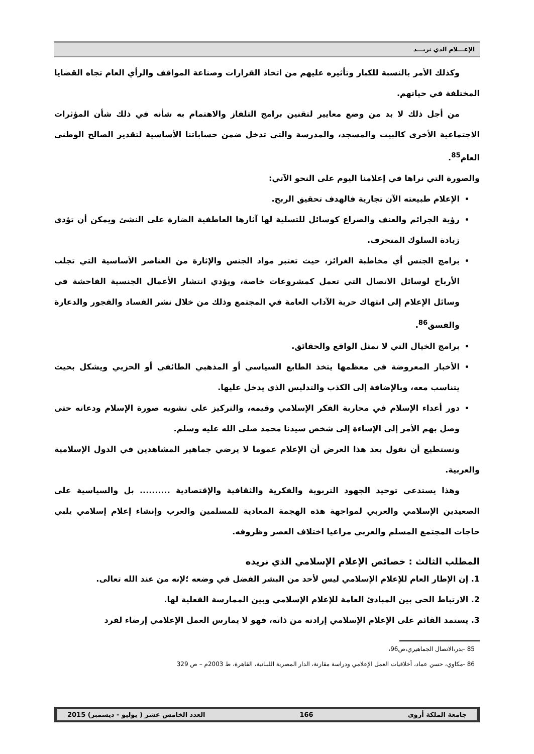الإعـــلام الذي نريـــد
وكذلك الأمر بالنسبة للكبار وتأثيره عليهم من اتخاذ القرارات وصناعة المواقف والرأي العام تجاه القضايا المختلفة في حياتهم.
من أجل ذلك لا بد من وضع معايير لتقنين برامج التلفاز والاهتمام به شأنه في ذلك شأن المؤثرات الاجتماعية الأخرى كالبيت والمسجد، والمدرسة والتي تدخل ضمن حساباتنا الأساسية لتقدير الصالح الوطني العام<sup>85</sup>.
والصورة التي نراها في إعلامنا اليوم على النحو الآتي:
الإعلام طبيعته الآن تجارية فالهدف تحقيق الربح.
رؤية الجرائم والعنف والصراع كوسائل للتسلية لها آثارها العاطفية الضارة على النشئ ويمكن أن تؤدي زيادة السلوك المنحرف.
برامج الجنس أي مخاطبة الغرائز، حيث تعتبر مواد الجنس والإثارة من العناصر الأساسية التي تجلب الأرباح لوسائل الاتصال التي تعمل كمشروعات خاصة، ويؤدي انتشار الأعمال الجنسية الفاحشة في وسائل الإعلام إلى انتهاك حرية الآداب العامة في المجتمع وذلك من خلال نشر الفساد والفجور والدعارة والفسق<sup>86</sup>.
برامج الخيال التي لا تمثل الواقع والحقائق.
الأخبار المعروضة في معظمها يتخذ الطابع السياسي أو المذهبي الطائفي أو الحزبي ويشكل بحيث يتناسب معه، وبالإضافة إلى الكذب والتدليس الذي يدخل عليها.
دور أعداء الإسلام في محاربة الفكر الإسلامي وقيمه، والتركيز على تشويه صورة الإسلام ودعاته حتى وصل بهم الأمر إلى الإساءة إلى شخص سيدنا محمد صلى الله عليه وسلم.
ونستطيع أن نقول بعد هذا العرض أن الإعلام عموما لا يرضي جماهير المشاهدين في الدول الإسلامية والعربية.
وهذا يستدعي توحيد الجهود التربوية والفكرية والثقافية والإقتصادية .......... بل والسياسية على الصعيدين الإسلامي والعربي لمواجهة هذه الهجمة المعادية للمسلمين والعرب وإنشاء إعلام إسلامي يلبي حاجات المجتمع المسلم والعربي مراعيا اختلاف العصر وظروفه.
المطلب الثالث : خصائص الإعلام الإسلامي الذي نريده
1. إن الإطار العام للإعلام الإسلامي ليس لأحد من البشر الفضل في وضعه ؛لإنه من عند الله تعالى.
2. الارتباط الحي بين المبادئ العامة للإعلام الإسلامي وبين الممارسة الفعلية لها.
3. يستمد القائم على الإعلام الإسلامي إرادته من ذاته، فهو لا يمارس العمل الإعلامي إرضاء لفرد
85 -بدر،الاتصال الجماهيري،ص96،
86 -مكاوي، حسن عماد، أخلاقيات العمل الإعلامي ودراسة مقارنة، الدار المصرية اللبنانية، القاهرة، ط 2003م – ص 329
جامعة الملكة أروى 166 العدد الخامس عشر ( يوليو - ديسمبر) 2015